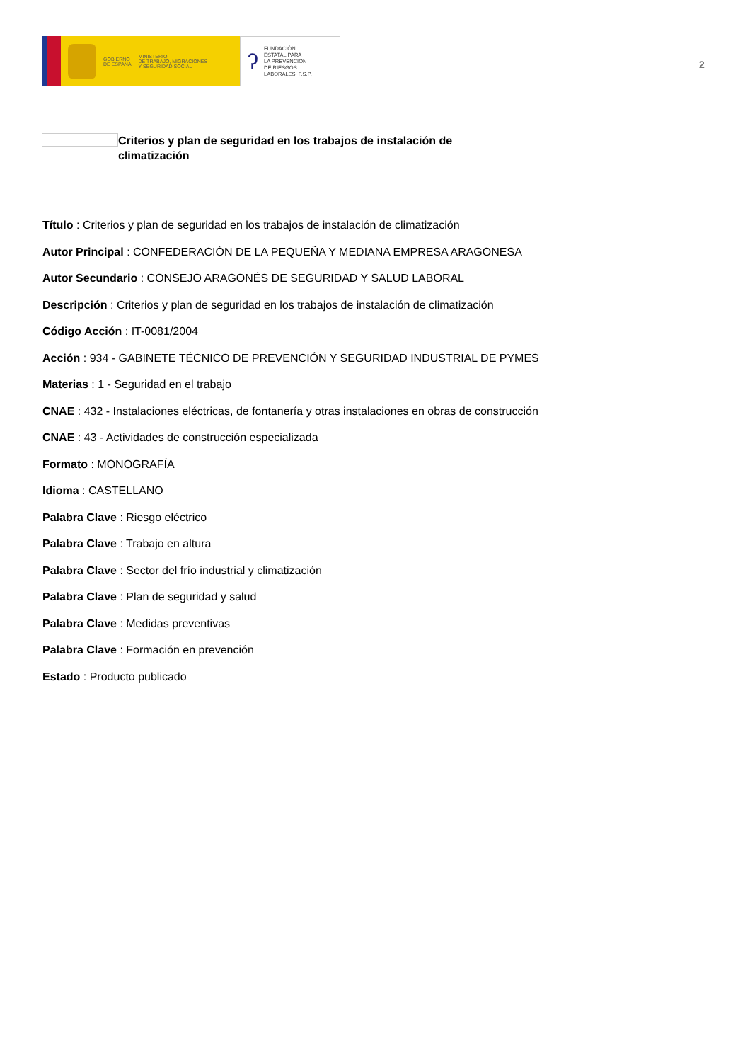GOBIERNO
DE ESPAÑA MINISTERIO
DE TRABAJO, MIGRACIONES
Y SEGURIDAD SOCIAL
ʔ FUNDACIÓN
ESTATAL PARA
LA PREVENCIÓN
DE RIESGOS
LABORALES, F.S.P.
2
Criterios y plan de seguridad en los trabajos de instalación de climatización
Título : Criterios y plan de seguridad en los trabajos de instalación de climatización
Autor Principal : CONFEDERACIÓN DE LA PEQUEÑA Y MEDIANA EMPRESA ARAGONESA
Autor Secundario : CONSEJO ARAGONÉS DE SEGURIDAD Y SALUD LABORAL
Descripción : Criterios y plan de seguridad en los trabajos de instalación de climatización
Código Acción : IT-0081/2004
Acción : 934 - GABINETE TÉCNICO DE PREVENCIÓN Y SEGURIDAD INDUSTRIAL DE PYMES
Materias : 1 - Seguridad en el trabajo
CNAE : 432 - Instalaciones eléctricas, de fontanería y otras instalaciones en obras de construcción
CNAE : 43 - Actividades de construcción especializada
Formato : MONOGRAFÍA
Idioma : CASTELLANO
Palabra Clave : Riesgo eléctrico
Palabra Clave : Trabajo en altura
Palabra Clave : Sector del frío industrial y climatización
Palabra Clave : Plan de seguridad y salud
Palabra Clave : Medidas preventivas
Palabra Clave : Formación en prevención
Estado : Producto publicado